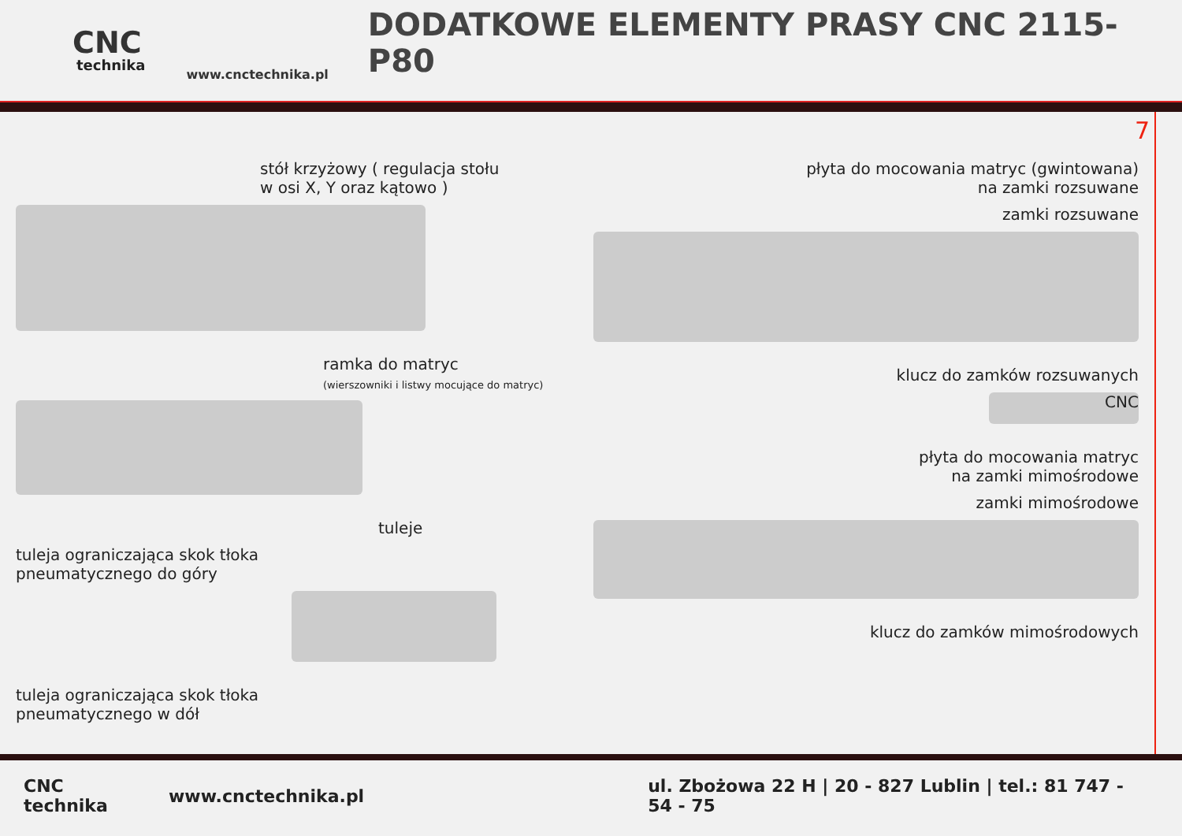CNC
technika
www.cnctechnika.pl
DODATKOWE ELEMENTY PRASY CNC 2115-P80
7
stół krzyżowy ( regulacja stołu
w osi X, Y oraz kątowo )
ramka do matryc
(wierszowniki i listwy mocujące do matryc)
tuleje
tuleja ograniczająca skok tłoka
pneumatycznego do góry
tuleja ograniczająca skok tłoka
pneumatycznego w dół
płyta do mocowania matryc (gwintowana)
na zamki rozsuwane
zamki rozsuwane
klucz do zamków rozsuwanych
CNC
płyta do mocowania matryc
na zamki mimośrodowe
zamki mimośrodowe
klucz do zamków mimośrodowych
CNC technika www.cnctechnika.pl ul. Zbożowa 22 H | 20 - 827 Lublin | tel.: 81 747 - 54 - 75